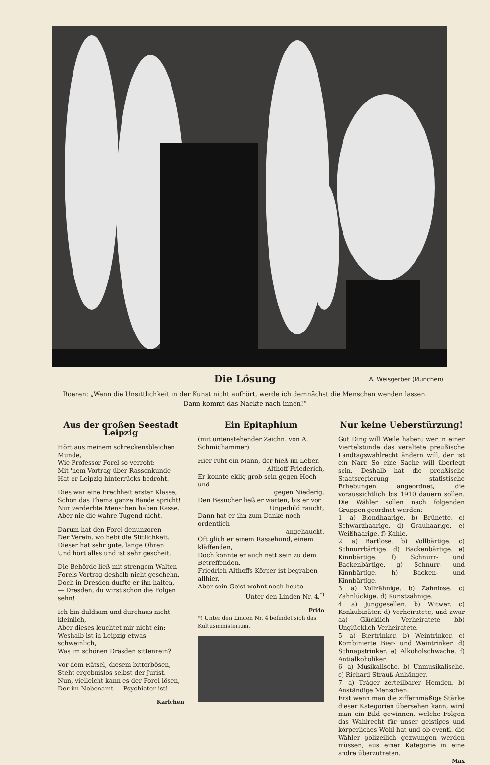Die Lösung
A. Weisgerber (München)
Roeren: „Wenn die Unsittlichkeit in der Kunst nicht aufhört, werde ich demnächst die Menschen wenden lassen.
Dann kommt das Nackte nach innen!“
Aus der großen Seestadt Leipzig
Hört aus meinem schreckensbleichen Munde,
Wie Professor Forel so verroht:
Mit 'nem Vortrag über Rassenkunde
Hat er Leipzig hinterrücks bedroht.
Dies war eine Frechheit erster Klasse,
Schon das Thema ganze Bände spricht!
Nur verderbte Menschen haben Rasse,
Aber nie die wahre Tugend nicht.
Darum hat den Forel denunzoren
Der Verein, wo hebt die Sittlichkeit.
Dieser hat sehr gute, lange Ohren
Und hört alles und ist sehr gescheit.
Die Behörde ließ mit strengem Walten
Forels Vortrag deshalb nicht geschehn.
Doch in Dresden durfte er ihn halten,
— Dresden, du wirst schon die Folgen sehn!
Ich bin duldsam und durchaus nicht kleinlich,
Aber dieses leuchtet mir nicht ein:
Weshalb ist in Leipzig etwas schweinlich,
Was im schönen Dräsden sittenrein?
Vor dem Rätsel, diesem bitterbösen,
Steht ergebnislos selbst der Jurist.
Nun, vielleicht kann es der Forel lösen,
Der im Nebenamt — Psychiater ist!
Karlchen
Ein Epitaphium
(mit untenstehender Zeichn. von A. Schmidhammer)
Hier ruht ein Mann, der hieß im Leben
Althoff Friederich,
Er konnte eklig grob sein gegen Hoch und
gegen Niederig.
Den Besucher ließ er warten, bis er vor
Ungeduld raucht,
Dann hat er ihn zum Danke noch ordentlich
angehaucht.
Oft glich er einem Rassehund, einem kläffenden,
Doch konnte er auch nett sein zu dem Betreffenden.
Friedrich Althoffs Körper ist begraben allhier,
Aber sein Geist wohnt noch heute
Unter den Linden Nr. 4.<sup>*)</sup>
Frido
*) Unter den Linden Nr. 4 befindet sich das Kultusministerium.
Nur keine Ueberstürzung!
Gut Ding will Weile haben; wer in einer Viertelstunde das veraltete preußische Landtagswahlrecht ändern will, der ist ein Narr. So eine Sache will überlegt sein. Deshalb hat die preußische Staatsregierung statistische Erhebungen angeordnet, die voraussichtlich bis 1910 dauern sollen. Die Wähler sollen nach folgenden Gruppen geordnet werden:
1. a) Blondhaarige. b) Brünette. c) Schwarzhaarige. d) Grauhaarige. e) Weißhaarige. f) Kahle.
2. a) Bartlose. b) Vollbärtige. c) Schnurrbärtige. d) Backenbärtige. e) Kinnbärtige. f) Schnurr- und Backenbärtige. g) Schnurr- und Kinnbärtige. h) Backen- und Kinnbärtige.
3. a) Vollzähnige. b) Zahnlose. c) Zahnlückige. d) Kunstzähnige.
4. a) Junggesellen. b) Witwer. c) Konkubinäter. d) Verheiratete, und zwar aa) Glücklich Verheiratete. bb) Unglücklich Verheiratete.
5. a) Biertrinker. b) Weintrinker. c) Kombinierte Bier- und Weintrinker. d) Schnapstrinker. e) Alkoholschwache. f) Antialkoholiker.
6. a) Musikalische. b) Unmusikalische. c) Richard Strauß-Anhänger.
7. a) Träger zerteilbarer Hemden. b) Anständige Menschen.
Erst wenn man die ziffernmäßige Stärke dieser Kategorien übersehen kann, wird man ein Bild gewinnen, welche Folgen das Wahlrecht für unser geistiges und körperliches Wohl hat und ob eventl. die Wähler polizeilich gezwungen werden müssen, aus einer Kategorie in eine andre überzutreten.
Max